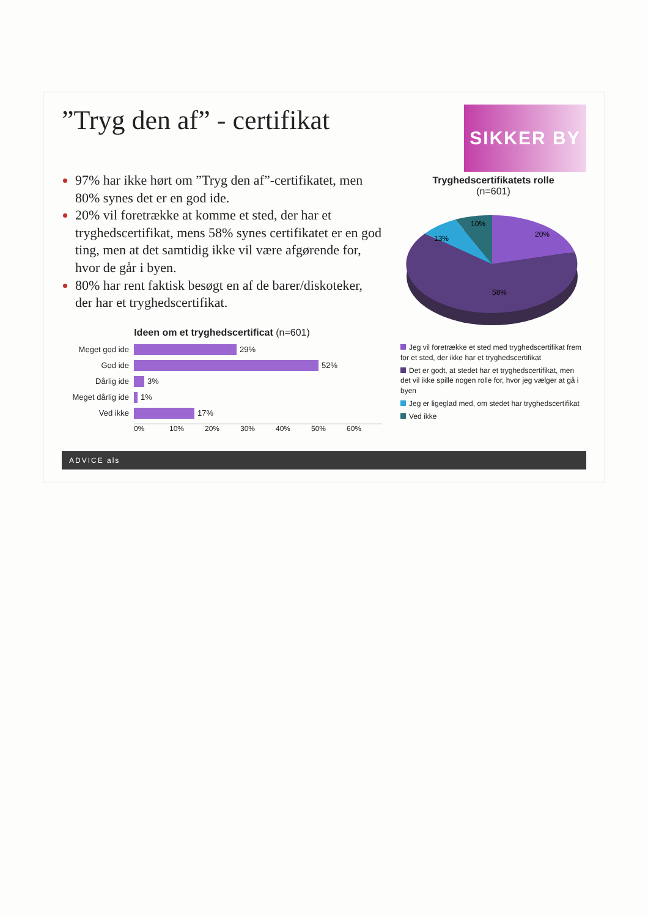”Tryg den af” - certifikat
SIKKER BY
97% har ikke hørt om ”Tryg den af”-certifikatet, men 80% synes det er en god ide.
20% vil foretrække at komme et sted, der har et tryghedscertifikat, mens 58% synes certifikatet er en god ting, men at det samtidig ikke vil være afgørende for, hvor de går i byen.
80% har rent faktisk besøgt en af de barer/diskoteker, der har et tryghedscertifikat.
Ideen om et tryghedscertificat (n=601)
Meget god ide
29%
God ide
52%
Dårlig ide
3%
Meget dårlig ide
1%
Ved ikke
17%
0% 10% 20% 30% 40% 50% 60%
Tryghedscertifikatets rolle
(n=601)
20%
58%
13%
10%
Jeg vil foretrække et sted med tryghedscertifikat frem for et sted, der ikke har et tryghedscertifikat
Det er godt, at stedet har et tryghedscertifikat, men det vil ikke spille nogen rolle for, hvor jeg vælger at gå i byen
Jeg er ligeglad med, om stedet har tryghedscertifikat
Ved ikke
ADVICE als